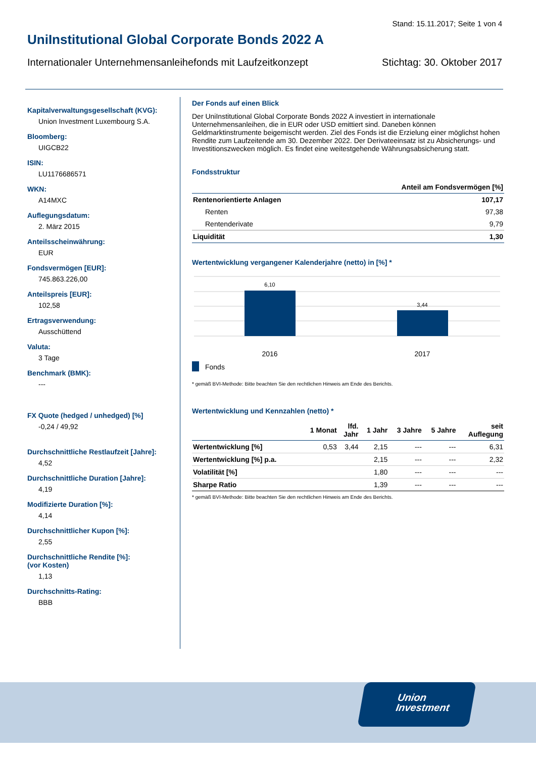Stand: 15.11.2017; Seite 1 von 4
UniInstitutional Global Corporate Bonds 2022 A
Internationaler Unternehmensanleihefonds mit Laufzeitkonzept Stichtag: 30. Oktober 2017
Kapitalverwaltungsgesellschaft (KVG):
Union Investment Luxembourg S.A.
Bloomberg:
UIGCB22
ISIN:
LU1176686571
WKN:
A14MXC
Auflegungsdatum:
2. März 2015
Anteilsscheinwährung:
EUR
Fondsvermögen [EUR]:
745.863.226,00
Anteilspreis [EUR]:
102,58
Ertragsverwendung:
Ausschüttend
Valuta:
3 Tage
Benchmark (BMK):
---
FX Quote (hedged / unhedged) [%]
-0,24 / 49,92
Durchschnittliche Restlaufzeit [Jahre]:
4,52
Durchschnittliche Duration [Jahre]:
4,19
Modifizierte Duration [%]:
4,14
Durchschnittlicher Kupon [%]:
2,55
Durchschnittliche Rendite [%]:
(vor Kosten)
1,13
Durchschnitts-Rating:
BBB
Der Fonds auf einen Blick
Der UniInstitutional Global Corporate Bonds 2022 A investiert in internationale Unternehmensanleihen, die in EUR oder USD emittiert sind. Daneben können Geldmarktinstrumente beigemischt werden. Ziel des Fonds ist die Erzielung einer möglichst hohen Rendite zum Laufzeitende am 30. Dezember 2022. Der Derivateeinsatz ist zu Absicherungs- und Investitionszwecken möglich. Es findet eine weitestgehende Währungsabsicherung statt.
Fondsstruktur
| | Anteil am Fondsvermögen [%] |
| --- | --- |
| Rentenorientierte Anlagen | 107,17 |
| Renten | 97,38 |
| Rentenderivate | 9,79 |
| Liquidität | 1,30 |
Wertentwicklung vergangener Kalenderjahre (netto) in [%] *
6,10
3,44
2016
2017
Fonds
* gemäß BVI-Methode: Bitte beachten Sie den rechtlichen Hinweis am Ende des Berichts.
Wertentwicklung und Kennzahlen (netto) *
| | 1 Monat | lfd. Jahr | 1 Jahr | 3 Jahre | 5 Jahre | seit Auflegung |
| --- | --- | --- | --- | --- | --- | --- |
| Wertentwicklung [%] | 0,53 | 3,44 | 2,15 | --- | --- | 6,31 |
| Wertentwicklung [%] p.a. | | | 2,15 | --- | --- | 2,32 |
| Volatilität [%] | | | 1,80 | --- | --- | --- |
| Sharpe Ratio | | | 1,39 | --- | --- | --- |
* gemäß BVI-Methode: Bitte beachten Sie den rechtlichen Hinweis am Ende des Berichts.
Union
Investment